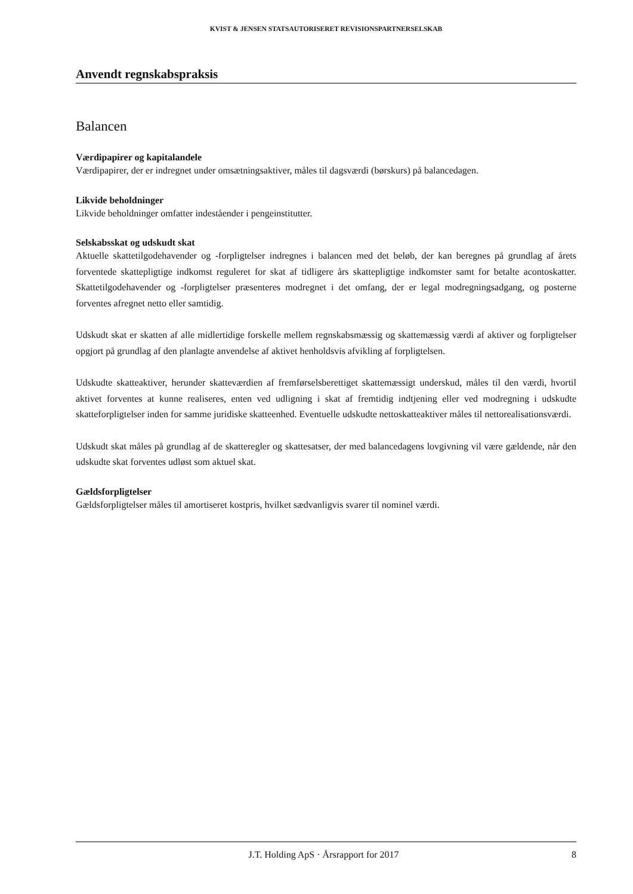KVIST & JENSEN STATSAUTORISERET REVISIONSPARTNERSELSKAB
Anvendt regnskabspraksis
Balancen
Værdipapirer og kapitalandele
Værdipapirer, der er indregnet under omsætningsaktiver, måles til dagsværdi (børskurs) på balancedagen.
Likvide beholdninger
Likvide beholdninger omfatter indeståender i pengeinstitutter.
Selskabsskat og udskudt skat
Aktuelle skattetilgodehavender og -forpligtelser indregnes i balancen med det beløb, der kan beregnes på grundlag af årets forventede skattepligtige indkomst reguleret for skat af tidligere års skattepligtige indkomster samt for betalte acontoskatter. Skattetilgodehavender og -forpligtelser præsenteres modregnet i det omfang, der er legal modregningsadgang, og posterne forventes afregnet netto eller samtidig.
Udskudt skat er skatten af alle midlertidige forskelle mellem regnskabsmæssig og skattemæssig værdi af aktiver og forpligtelser opgjort på grundlag af den planlagte anvendelse af aktivet henholdsvis afvikling af forpligtelsen.
Udskudte skatteaktiver, herunder skatteværdien af fremførselsberettiget skattemæssigt underskud, måles til den værdi, hvortil aktivet forventes at kunne realiseres, enten ved udligning i skat af fremtidig indtjening eller ved modregning i udskudte skatteforpligtelser inden for samme juridiske skatteenhed. Eventuelle udskudte nettoskatteaktiver måles til nettorealisationsværdi.
Udskudt skat måles på grundlag af de skatteregler og skattesatser, der med balancedagens lovgivning vil være gældende, når den udskudte skat forventes udløst som aktuel skat.
Gældsforpligtelser
Gældsforpligtelser måles til amortiseret kostpris, hvilket sædvanligvis svarer til nominel værdi.
J.T. Holding ApS · Årsrapport for 2017 8